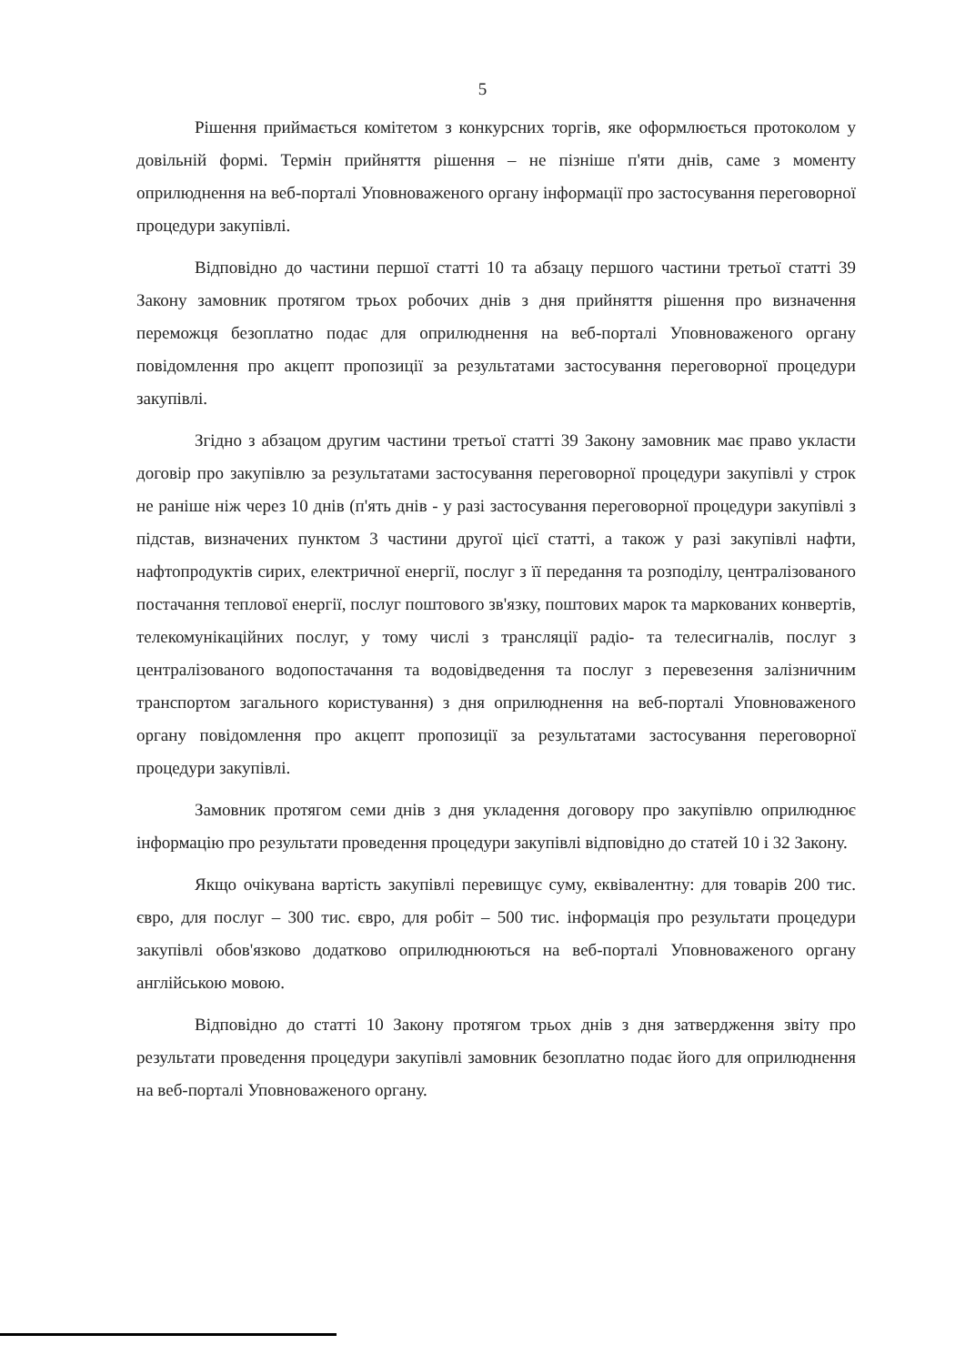5
Рішення приймається комітетом з конкурсних торгів, яке оформлюється протоколом у довільній формі. Термін прийняття рішення – не пізніше п'яти днів, саме з моменту оприлюднення на веб-порталі Уповноваженого органу інформації про застосування переговорної процедури закупівлі.
Відповідно до частини першої статті 10 та абзацу першого частини третьої статті 39 Закону замовник протягом трьох робочих днів з дня прийняття рішення про визначення переможця безоплатно подає для оприлюднення на веб-порталі Уповноваженого органу повідомлення про акцепт пропозиції за результатами застосування переговорної процедури закупівлі.
Згідно з абзацом другим частини третьої статті 39 Закону замовник має право укласти договір про закупівлю за результатами застосування переговорної процедури закупівлі у строк не раніше ніж через 10 днів (п'ять днів - у разі застосування переговорної процедури закупівлі з підстав, визначених пунктом 3 частини другої цієї статті, а також у разі закупівлі нафти, нафтопродуктів сирих, електричної енергії, послуг з її передання та розподілу, централізованого постачання теплової енергії, послуг поштового зв'язку, поштових марок та маркованих конвертів, телекомунікаційних послуг, у тому числі з трансляції радіо- та телесигналів, послуг з централізованого водопостачання та водовідведення та послуг з перевезення залізничним транспортом загального користування) з дня оприлюднення на веб-порталі Уповноваженого органу повідомлення про акцепт пропозиції за результатами застосування переговорної процедури закупівлі.
Замовник протягом семи днів з дня укладення договору про закупівлю оприлюднює інформацію про результати проведення процедури закупівлі відповідно до статей 10 і 32 Закону.
Якщо очікувана вартість закупівлі перевищує суму, еквівалентну: для товарів 200 тис. євро, для послуг – 300 тис. євро, для робіт – 500 тис. інформація про результати процедури закупівлі обов'язково додатково оприлюднюються на веб-порталі Уповноваженого органу англійською мовою.
Відповідно до статті 10 Закону протягом трьох днів з дня затвердження звіту про результати проведення процедури закупівлі замовник безоплатно подає його для оприлюднення на веб-порталі Уповноваженого органу.